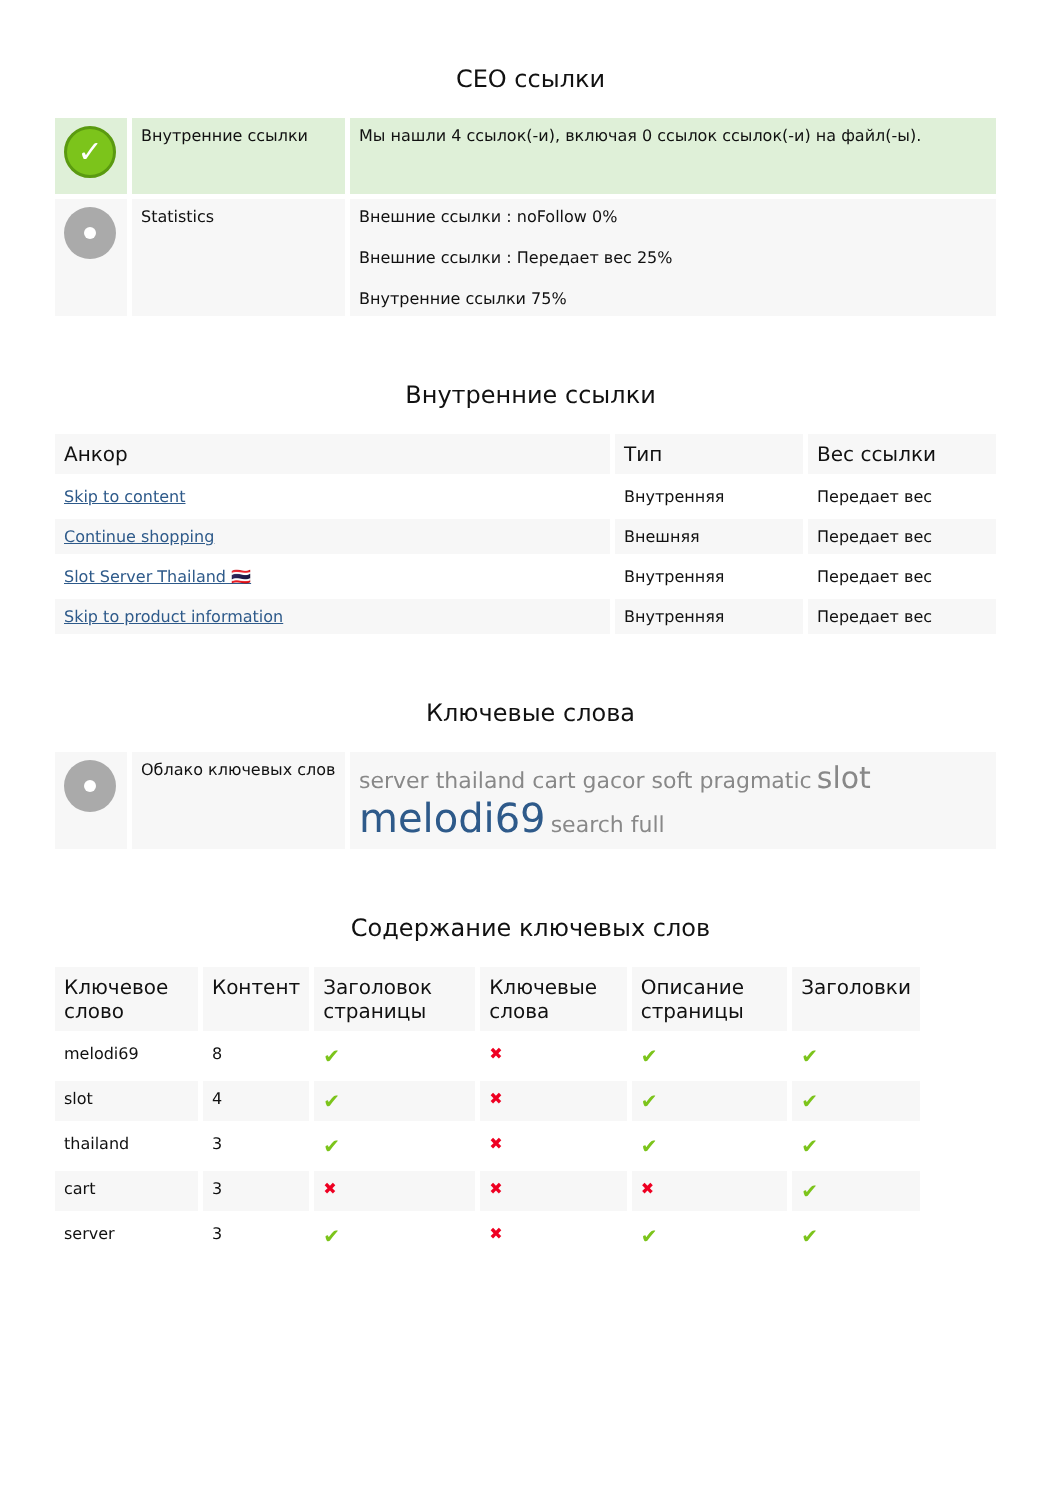СЕО ссылки
| ✓ | Внутренние ссылки | Мы нашли 4 ссылок(-и), включая 0 ссылок ссылок(-и) на файл(-ы). |
| | Statistics | Внешние ссылки : noFollow 0% Внешние ссылки : Передает вес 25% Внутренние ссылки 75% |
Внутренние ссылки
| Анкор | Тип | Вес ссылки |
| --- | --- | --- |
| Skip to content | Внутренняя | Передает вес |
| Continue shopping | Внешняя | Передает вес |
| Slot Server Thailand 🇹🇭 | Внутренняя | Передает вес |
| Skip to product information | Внутренняя | Передает вес |
Ключевые слова
| | Облако ключевых слов | server thailand cart gacor soft pragmatic slot melodi69 search full |
Содержание ключевых слов
| Ключевое слово | Контент | Заголовок страницы | Ключевые слова | Описание страницы | Заголовки |
| --- | --- | --- | --- | --- | --- |
| melodi69 | 8 | ✔ | ✖ | ✔ | ✔ |
| slot | 4 | ✔ | ✖ | ✔ | ✔ |
| thailand | 3 | ✔ | ✖ | ✔ | ✔ |
| cart | 3 | ✖ | ✖ | ✖ | ✔ |
| server | 3 | ✔ | ✖ | ✔ | ✔ |